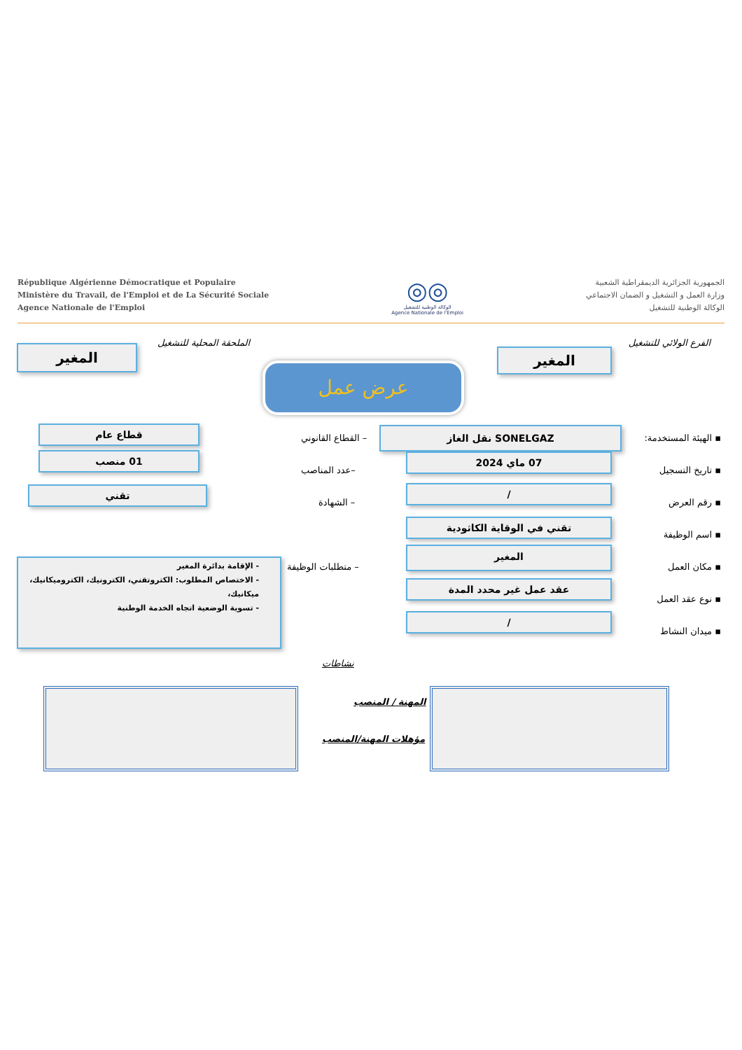République Algérienne Démocratique et Populaire
Ministère du Travail, de l'Emploi et de La Sécurité Sociale
Agence Nationale de l'Emploi
◎◎
الوكالة الوطنية للتشغيل
Agence Nationale de l'Emploi
الجمهورية الجزائرية الديمقراطية الشعبية
وزارة العمل و التشغيل و الضمان الاجتماعي
الوكالة الوطنية للتشغيل
الفرع الولائي للتشغيل
المغير
الملحقة المحلية للتشغيل
المغير
عرض عمل
▪ الهيئة المستخدمة:
SONELGAZ نقل الغاز
– القطاع القانوني
قطاع عام
▪ تاريخ التسجيل
07 ماي 2024
–عدد المناصب
01 منصب
▪ رقم العرض
/
– الشهادة
تقني
▪ اسم الوظيفة
تقني في الوقاية الكاثودية
▪ مكان العمل
المغير
– متطلبات الوظيفة
- الإقامة بدائرة المغير
- الاختصاص المطلوب: الكتروتقني، الكترونيك، الكتروميكانيك، ميكانيك،
- تسوية الوضعية اتجاه الخدمة الوطنية
▪ نوع عقد العمل
عقد عمل غير محدد المدة
▪ ميدان النشاط
/
نشاطات
المهنة / المنصب
مؤهلات المهنة/المنصب